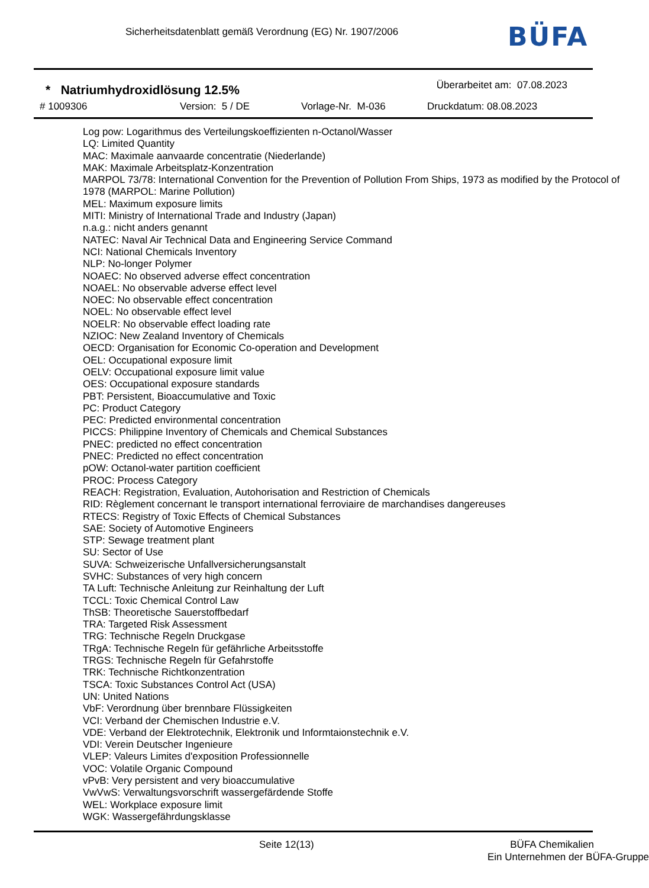Sicherheitsdatenblatt gemäß Verordnung (EG) Nr. 1907/2006
BÜFA
* Natriumhydroxidlösung 12.5%
Überarbeitet am: 07.08.2023
# 1009306 Version: 5 / DE Vorlage-Nr. M-036 Druckdatum: 08.08.2023
Log pow: Logarithmus des Verteilungskoeffizienten n-Octanol/Wasser
LQ: Limited Quantity
MAC: Maximale aanvaarde concentratie (Niederlande)
MAK: Maximale Arbeitsplatz-Konzentration
MARPOL 73/78: International Convention for the Prevention of Pollution From Ships, 1973 as modified by the Protocol of 1978 (MARPOL: Marine Pollution)
MEL: Maximum exposure limits
MITI: Ministry of International Trade and Industry (Japan)
n.a.g.: nicht anders genannt
NATEC: Naval Air Technical Data and Engineering Service Command
NCI: National Chemicals Inventory
NLP: No-longer Polymer
NOAEC: No observed adverse effect concentration
NOAEL: No observable adverse effect level
NOEC: No observable effect concentration
NOEL: No observable effect level
NOELR: No observable effect loading rate
NZIOC: New Zealand Inventory of Chemicals
OECD: Organisation for Economic Co-operation and Development
OEL: Occupational exposure limit
OELV: Occupational exposure limit value
OES: Occupational exposure standards
PBT: Persistent, Bioaccumulative and Toxic
PC: Product Category
PEC: Predicted environmental concentration
PICCS: Philippine Inventory of Chemicals and Chemical Substances
PNEC: predicted no effect concentration
PNEC: Predicted no effect concentration
pOW: Octanol-water partition coefficient
PROC: Process Category
REACH: Registration, Evaluation, Autohorisation and Restriction of Chemicals
RID: Règlement concernant le transport international ferroviaire de marchandises dangereuses
RTECS: Registry of Toxic Effects of Chemical Substances
SAE: Society of Automotive Engineers
STP: Sewage treatment plant
SU: Sector of Use
SUVA: Schweizerische Unfallversicherungsanstalt
SVHC: Substances of very high concern
TA Luft: Technische Anleitung zur Reinhaltung der Luft
TCCL: Toxic Chemical Control Law
ThSB: Theoretische Sauerstoffbedarf
TRA: Targeted Risk Assessment
TRG: Technische Regeln Druckgase
TRgA: Technische Regeln für gefährliche Arbeitsstoffe
TRGS: Technische Regeln für Gefahrstoffe
TRK: Technische Richtkonzentration
TSCA: Toxic Substances Control Act (USA)
UN: United Nations
VbF: Verordnung über brennbare Flüssigkeiten
VCI: Verband der Chemischen Industrie e.V.
VDE: Verband der Elektrotechnik, Elektronik und Informtaionstechnik e.V.
VDI: Verein Deutscher Ingenieure
VLEP: Valeurs Limites d'exposition Professionnelle
VOC: Volatile Organic Compound
vPvB: Very persistent and very bioaccumulative
VwVwS: Verwaltungsvorschrift wassergefärdende Stoffe
WEL: Workplace exposure limit
WGK: Wassergefährdungsklasse
Seite 12(13) BÜFA Chemikalien
Ein Unternehmen der BÜFA-Gruppe